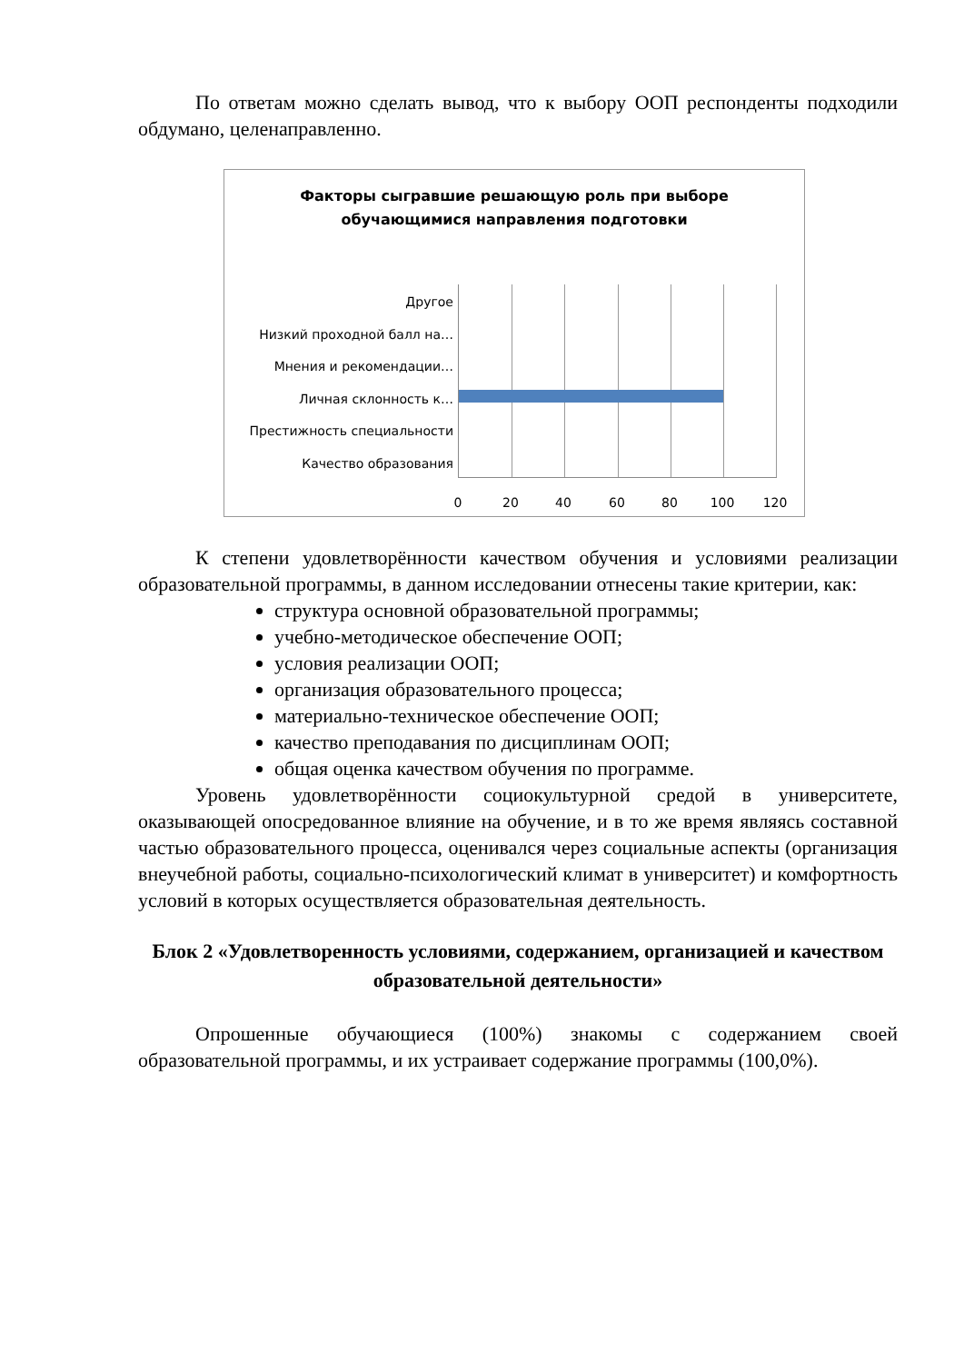По ответам можно сделать вывод, что к выбору ООП респонденты подходили обдумано, целенаправленно.
Факторы сыгравшие решающую роль при выборе
обучающимися направления подготовки
Другое
Низкий проходной балл на…
Мнения и рекомендации…
Личная склонность к…
Престижность специальности
Качество образования
0 20 40 60 80 100 120
К степени удовлетворённости качеством обучения и условиями реализации образовательной программы, в данном исследовании отнесены такие критерии, как:
структура основной образовательной программы;
учебно-методическое обеспечение ООП;
условия реализации ООП;
организация образовательного процесса;
материально-техническое обеспечение ООП;
качество преподавания по дисциплинам ООП;
общая оценка качеством обучения по программе.
Уровень удовлетворённости социокультурной средой в университете, оказывающей опосредованное влияние на обучение, и в то же время являясь составной частью образовательного процесса, оценивался через социальные аспекты (организация внеучебной работы, социально-психологический климат в университет) и комфортность условий в которых осуществляется образовательная деятельность.
Блок 2 «Удовлетворенность условиями, содержанием, организацией и качеством образовательной деятельности»
Опрошенные обучающиеся (100%) знакомы с содержанием своей образовательной программы, и их устраивает содержание программы (100,0%).